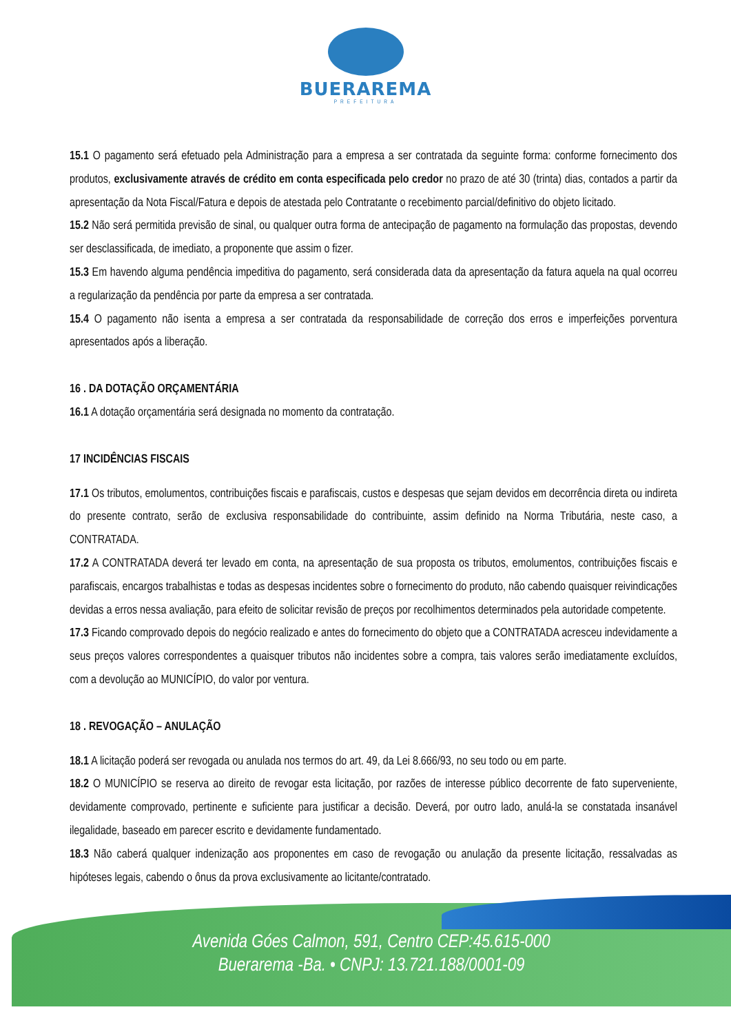BUERAREMA
PREFEITURA
15.1 O pagamento será efetuado pela Administração para a empresa a ser contratada da seguinte forma: conforme fornecimento dos produtos, exclusivamente através de crédito em conta especificada pelo credor no prazo de até 30 (trinta) dias, contados a partir da apresentação da Nota Fiscal/Fatura e depois de atestada pelo Contratante o recebimento parcial/definitivo do objeto licitado.
15.2 Não será permitida previsão de sinal, ou qualquer outra forma de antecipação de pagamento na formulação das propostas, devendo ser desclassificada, de imediato, a proponente que assim o fizer.
15.3 Em havendo alguma pendência impeditiva do pagamento, será considerada data da apresentação da fatura aquela na qual ocorreu a regularização da pendência por parte da empresa a ser contratada.
15.4 O pagamento não isenta a empresa a ser contratada da responsabilidade de correção dos erros e imperfeições porventura apresentados após a liberação.
16 . DA DOTAÇÃO ORÇAMENTÁRIA
16.1 A dotação orçamentária será designada no momento da contratação.
17 INCIDÊNCIAS FISCAIS
17.1 Os tributos, emolumentos, contribuições fiscais e parafiscais, custos e despesas que sejam devidos em decorrência direta ou indireta do presente contrato, serão de exclusiva responsabilidade do contribuinte, assim definido na Norma Tributária, neste caso, a CONTRATADA.
17.2 A CONTRATADA deverá ter levado em conta, na apresentação de sua proposta os tributos, emolumentos, contribuições fiscais e parafiscais, encargos trabalhistas e todas as despesas incidentes sobre o fornecimento do produto, não cabendo quaisquer reivindicações devidas a erros nessa avaliação, para efeito de solicitar revisão de preços por recolhimentos determinados pela autoridade competente.
17.3 Ficando comprovado depois do negócio realizado e antes do fornecimento do objeto que a CONTRATADA acresceu indevidamente a seus preços valores correspondentes a quaisquer tributos não incidentes sobre a compra, tais valores serão imediatamente excluídos, com a devolução ao MUNICÍPIO, do valor por ventura.
18 . REVOGAÇÃO – ANULAÇÃO
18.1 A licitação poderá ser revogada ou anulada nos termos do art. 49, da Lei 8.666/93, no seu todo ou em parte.
18.2 O MUNICÍPIO se reserva ao direito de revogar esta licitação, por razões de interesse público decorrente de fato superveniente, devidamente comprovado, pertinente e suficiente para justificar a decisão. Deverá, por outro lado, anulá-la se constatada insanável ilegalidade, baseado em parecer escrito e devidamente fundamentado.
18.3 Não caberá qualquer indenização aos proponentes em caso de revogação ou anulação da presente licitação, ressalvadas as hipóteses legais, cabendo o ônus da prova exclusivamente ao licitante/contratado.
Avenida Góes Calmon, 591, Centro CEP:45.615-000
Buerarema -Ba. • CNPJ: 13.721.188/0001-09